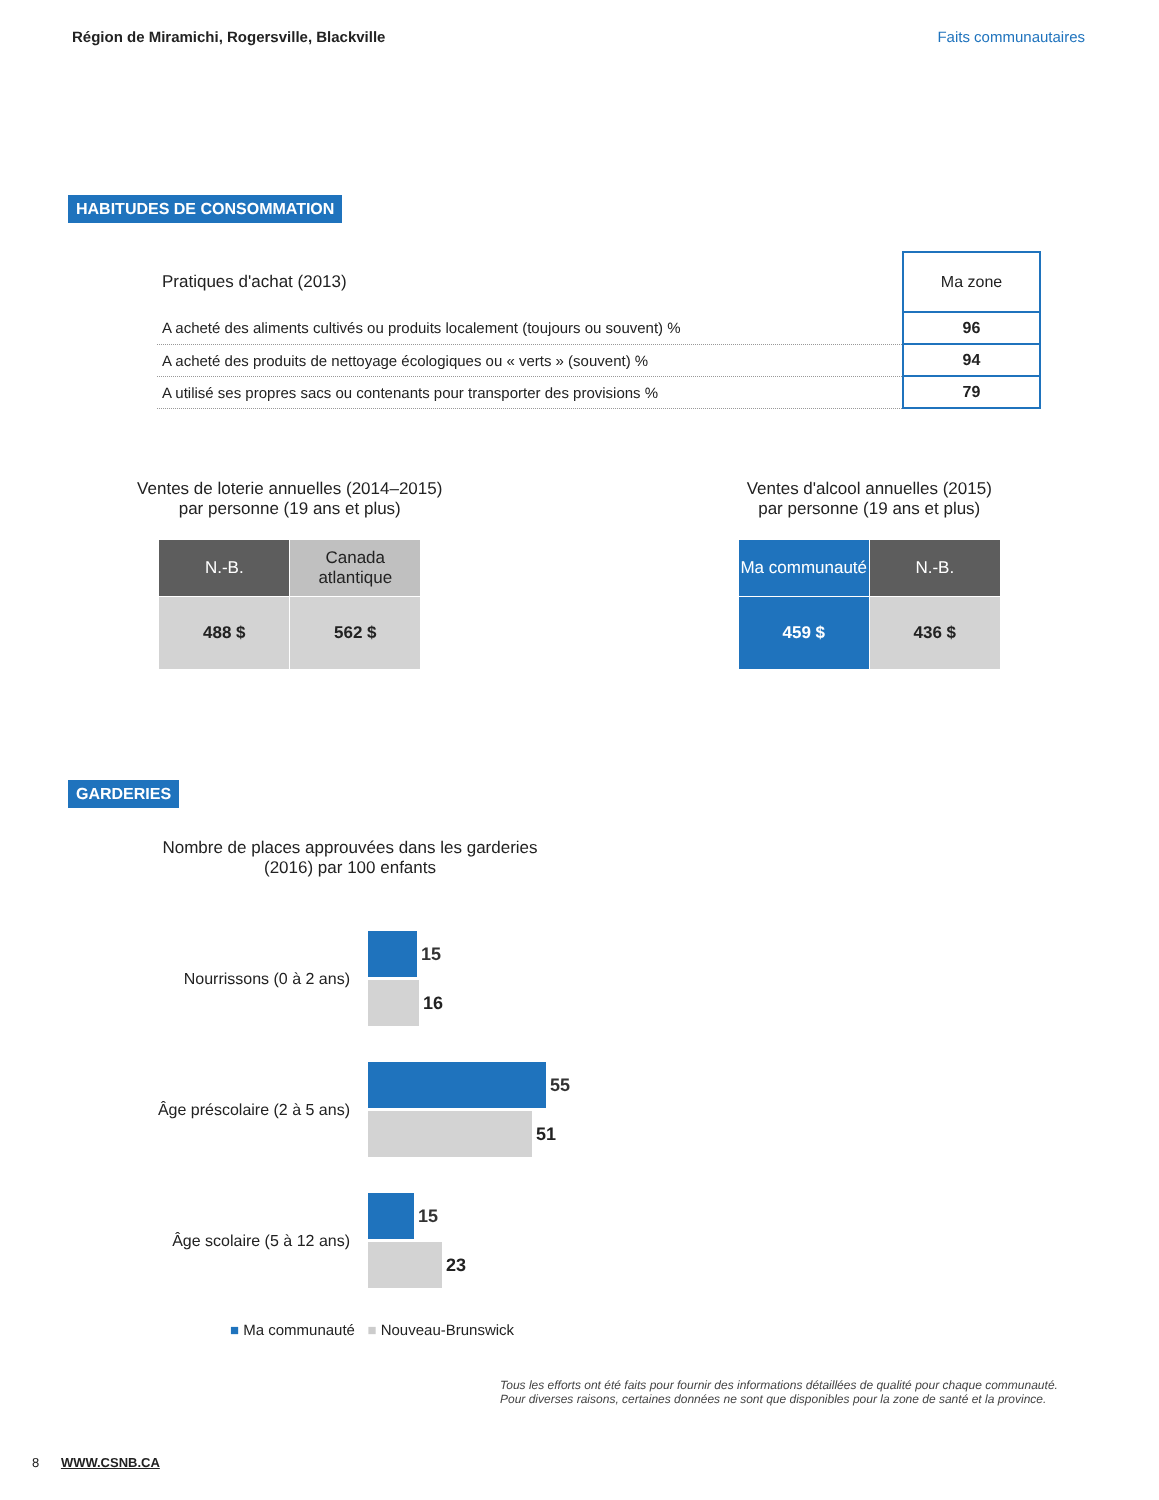Région de Miramichi, Rogersville, Blackville Faits communautaires
HABITUDES DE CONSOMMATION
| Pratiques d'achat (2013) | Ma zone |
| --- | --- |
| A acheté des aliments cultivés ou produits localement (toujours ou souvent) % | 96 |
| A acheté des produits de nettoyage écologiques ou « verts » (souvent) % | 94 |
| A utilisé ses propres sacs ou contenants pour transporter des provisions % | 79 |
Ventes de loterie annuelles (2014–2015)
par personne (19 ans et plus)
| N.-B. | Canada atlantique |
| --- | --- |
| 488 $ | 562 $ |
Ventes d'alcool annuelles (2015)
par personne (19 ans et plus)
| Ma communauté | N.-B. |
| --- | --- |
| 459 $ | 436 $ |
GARDERIES
Nombre de places approuvées dans les garderies (2016) par 100 enfants
Nourrissons (0 à 2 ans)
15
16
Âge préscolaire (2 à 5 ans)
55
51
Âge scolaire (5 à 12 ans)
15
23
■ Ma communauté ■ Nouveau-Brunswick
Tous les efforts ont été faits pour fournir des informations détaillées de qualité pour chaque communauté.
Pour diverses raisons, certaines données ne sont que disponibles pour la zone de santé et la province.
8 WWW.CSNB.CA